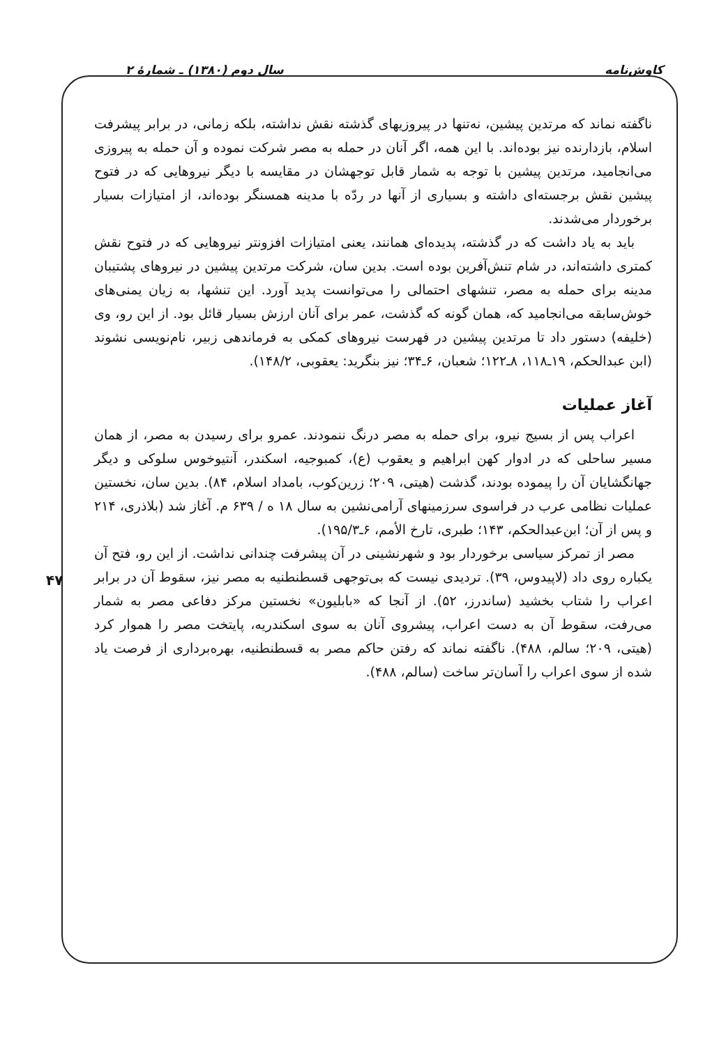کاوش‌نامه سال دوم (۱۳۸۰) ـ شمارهٔ ۲
ناگفته نماند که مرتدین پیشین، نه‌تنها در پیروزیهای گذشته نقش نداشته، بلکه زمانی، در برابر پیشرفت اسلام، بازدارنده نیز بوده‌اند. با این همه، اگر آنان در حمله به مصر شرکت نموده و آن حمله به پیروزی می‌انجامید، مرتدین پیشین با توجه به شمار قابل توجهشان در مقایسه با دیگر نیروهایی که در فتوح پیشین نقش برجسته‌ای داشته و بسیاری از آنها در ردّه با مدینه همسنگر بوده‌اند، از امتیازات بسیار برخوردار می‌شدند.
باید به یاد داشت که در گذشته، پدیده‌ای همانند، یعنی امتیازات افزونتر نیروهایی که در فتوح نقش کمتری داشته‌اند، در شام تنش‌آفرین بوده است. بدین سان، شرکت مرتدین پیشین در نیروهای پشتیبان مدینه برای حمله به مصر، تنشهای احتمالی را می‌توانست پدید آورد. این تنشها، به زیان یمنی‌های خوش‌سابقه می‌انجامید که، همان گونه که گذشت، عمر برای آنان ارزش بسیار قائل بود. از این رو، وی (خلیفه) دستور داد تا مرتدین پیشین در فهرست نیروهای کمکی به فرماندهی زبیر، نام‌نویسی نشوند (ابن عبدالحکم، ۱۹ـ۱۱۸، ۸ـ۱۲۲؛ شعبان، ۶ـ۳۴؛ نیز بنگرید: یعقوبی، ۱۴۸/۲).
آغاز عملیات
اعراب پس از بسیج نیرو، برای حمله به مصر درنگ ننمودند. عمرو برای رسیدن به مصر، از همان مسیر ساحلی که در ادوار کهن ابراهیم و یعقوب (ع)، کمبوجیه، اسکندر، آنتیوخوس سلوکی و دیگر جهانگشایان آن را پیموده بودند، گذشت (هیتی، ۲۰۹؛ زرین‌کوب، بامداد اسلام، ۸۴). بدین سان، نخستین عملیات نظامی عرب در فراسوی سرزمینهای آرامی‌نشین به سال ۱۸ ه / ۶۳۹ م. آغاز شد (بلاذری، ۲۱۴ و پس از آن؛ ابن‌عبدالحکم، ۱۴۳؛ طبری، تارخ الأمم، ۶ـ۱۹۵/۳).
مصر از تمرکز سیاسی برخوردار بود و شهرنشینی در آن پیشرفت چندانی نداشت. از این رو، فتح آن یکباره روی داد (لاپیدوس، ۳۹). تردیدی نیست که بی‌توجهی قسطنطنیه به مصر نیز، سقوط آن در برابر اعراب را شتاب بخشید (ساندرز، ۵۲). از آنجا که «بابلیون» نخستین مرکز دفاعی مصر به شمار می‌رفت، سقوط آن به دست اعراب، پیشروی آنان به سوی اسکندریه، پایتخت مصر را هموار کرد (هیتی، ۲۰۹؛ سالم، ۴۸۸). ناگفته نماند که رفتن حاکم مصر به قسطنطنیه، بهره‌برداری از فرصت یاد شده از سوی اعراب را آسان‌تر ساخت (سالم، ۴۸۸).
۴۷